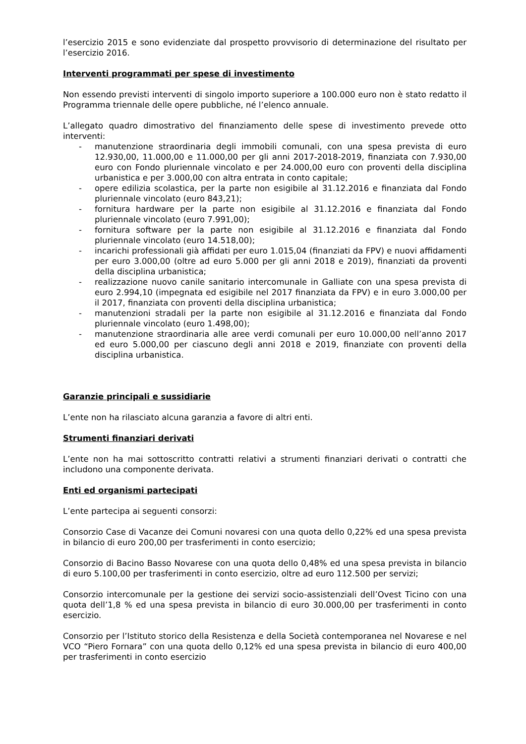l’esercizio 2015 e sono evidenziate dal prospetto provvisorio di determinazione del risultato per l’esercizio 2016.
Interventi programmati per spese di investimento
Non essendo previsti interventi di singolo importo superiore a 100.000 euro non è stato redatto il Programma triennale delle opere pubbliche, né l’elenco annuale.
L’allegato quadro dimostrativo del finanziamento delle spese di investimento prevede otto interventi:
- manutenzione straordinaria degli immobili comunali, con una spesa prevista di euro 12.930,00, 11.000,00 e 11.000,00 per gli anni 2017-2018-2019, finanziata con 7.930,00 euro con Fondo pluriennale vincolato e per 24.000,00 euro con proventi della disciplina urbanistica e per 3.000,00 con altra entrata in conto capitale;
- opere edilizia scolastica, per la parte non esigibile al 31.12.2016 e finanziata dal Fondo pluriennale vincolato (euro 843,21);
- fornitura hardware per la parte non esigibile al 31.12.2016 e finanziata dal Fondo pluriennale vincolato (euro 7.991,00);
- fornitura software per la parte non esigibile al 31.12.2016 e finanziata dal Fondo pluriennale vincolato (euro 14.518,00);
- incarichi professionali già affidati per euro 1.015,04 (finanziati da FPV) e nuovi affidamenti per euro 3.000,00 (oltre ad euro 5.000 per gli anni 2018 e 2019), finanziati da proventi della disciplina urbanistica;
- realizzazione nuovo canile sanitario intercomunale in Galliate con una spesa prevista di euro 2.994,10 (impegnata ed esigibile nel 2017 finanziata da FPV) e in euro 3.000,00 per il 2017, finanziata con proventi della disciplina urbanistica;
- manutenzioni stradali per la parte non esigibile al 31.12.2016 e finanziata dal Fondo pluriennale vincolato (euro 1.498,00);
- manutenzione straordinaria alle aree verdi comunali per euro 10.000,00 nell’anno 2017 ed euro 5.000,00 per ciascuno degli anni 2018 e 2019, finanziate con proventi della disciplina urbanistica.
Garanzie principali e sussidiarie
L’ente non ha rilasciato alcuna garanzia a favore di altri enti.
Strumenti finanziari derivati
L’ente non ha mai sottoscritto contratti relativi a strumenti finanziari derivati o contratti che includono una componente derivata.
Enti ed organismi partecipati
L’ente partecipa ai seguenti consorzi:
Consorzio Case di Vacanze dei Comuni novaresi con una quota dello 0,22% ed una spesa prevista in bilancio di euro 200,00 per trasferimenti in conto esercizio;
Consorzio di Bacino Basso Novarese con una quota dello 0,48% ed una spesa prevista in bilancio di euro 5.100,00 per trasferimenti in conto esercizio, oltre ad euro 112.500 per servizi;
Consorzio intercomunale per la gestione dei servizi socio-assistenziali dell’Ovest Ticino con una quota dell’1,8 % ed una spesa prevista in bilancio di euro 30.000,00 per trasferimenti in conto esercizio.
Consorzio per l’Istituto storico della Resistenza e della Società contemporanea nel Novarese e nel VCO “Piero Fornara” con una quota dello 0,12% ed una spesa prevista in bilancio di euro 400,00 per trasferimenti in conto esercizio